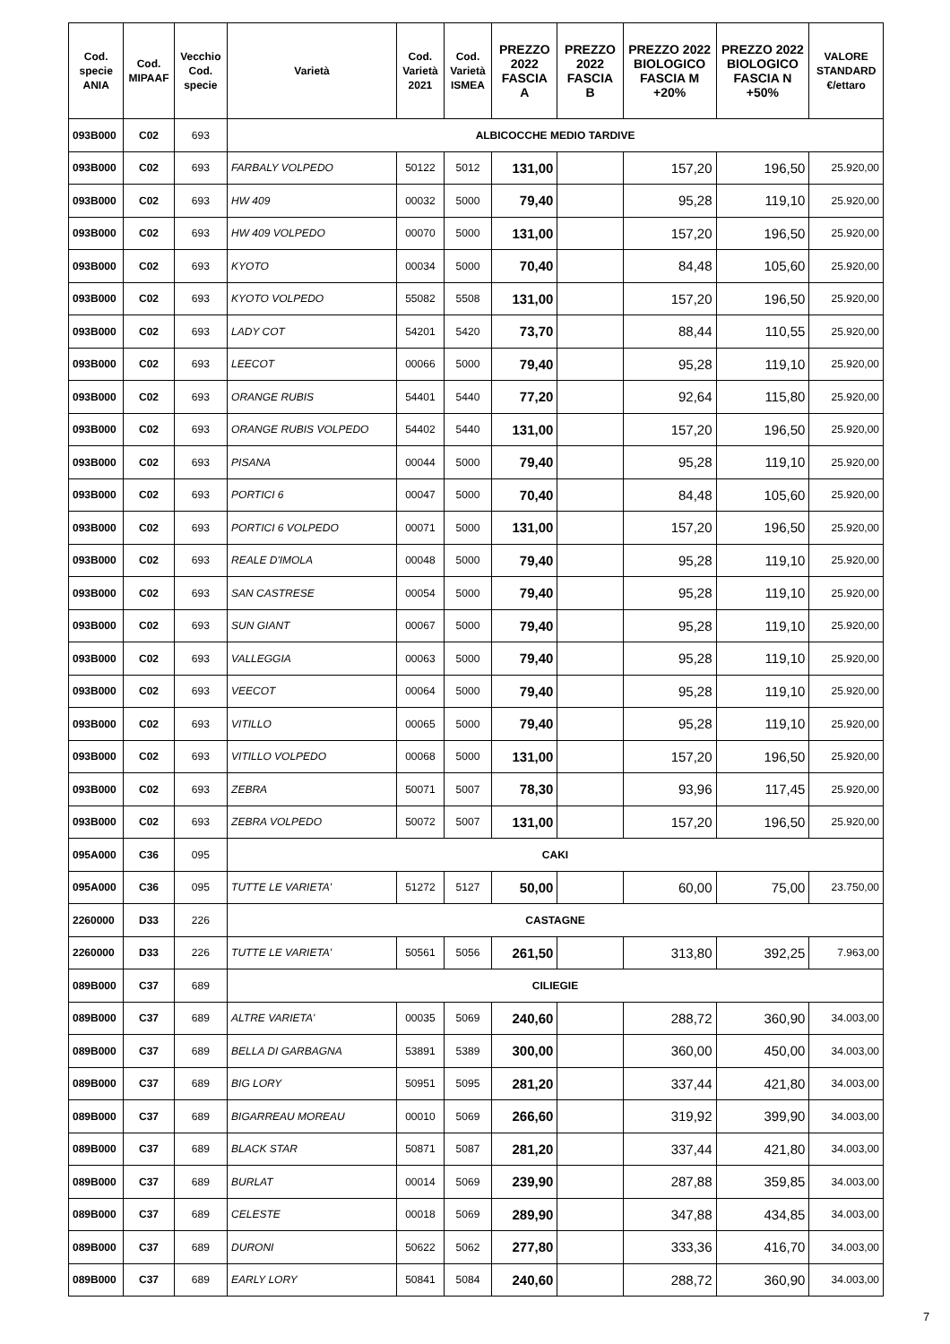| Cod. specie ANIA | Cod. MIPAAF | Vecchio Cod. specie | Varietà | Cod. Varietà 2021 | Cod. Varietà ISMEA | PREZZO 2022 FASCIA A | PREZZO 2022 FASCIA B | PREZZO 2022 BIOLOGICO FASCIA M +20% | PREZZO 2022 BIOLOGICO FASCIA N +50% | VALORE STANDARD €/ettaro |
| --- | --- | --- | --- | --- | --- | --- | --- | --- | --- | --- |
| 093B000 | C02 | 693 | ALBICOCCHE MEDIO TARDIVE | | | | | | | |
| 093B000 | C02 | 693 | FARBALY VOLPEDO | 50122 | 5012 | 131,00 | | 157,20 | 196,50 | 25.920,00 |
| 093B000 | C02 | 693 | HW 409 | 00032 | 5000 | 79,40 | | 95,28 | 119,10 | 25.920,00 |
| 093B000 | C02 | 693 | HW 409 VOLPEDO | 00070 | 5000 | 131,00 | | 157,20 | 196,50 | 25.920,00 |
| 093B000 | C02 | 693 | KYOTO | 00034 | 5000 | 70,40 | | 84,48 | 105,60 | 25.920,00 |
| 093B000 | C02 | 693 | KYOTO VOLPEDO | 55082 | 5508 | 131,00 | | 157,20 | 196,50 | 25.920,00 |
| 093B000 | C02 | 693 | LADY COT | 54201 | 5420 | 73,70 | | 88,44 | 110,55 | 25.920,00 |
| 093B000 | C02 | 693 | LEECOT | 00066 | 5000 | 79,40 | | 95,28 | 119,10 | 25.920,00 |
| 093B000 | C02 | 693 | ORANGE RUBIS | 54401 | 5440 | 77,20 | | 92,64 | 115,80 | 25.920,00 |
| 093B000 | C02 | 693 | ORANGE RUBIS VOLPEDO | 54402 | 5440 | 131,00 | | 157,20 | 196,50 | 25.920,00 |
| 093B000 | C02 | 693 | PISANA | 00044 | 5000 | 79,40 | | 95,28 | 119,10 | 25.920,00 |
| 093B000 | C02 | 693 | PORTICI 6 | 00047 | 5000 | 70,40 | | 84,48 | 105,60 | 25.920,00 |
| 093B000 | C02 | 693 | PORTICI 6 VOLPEDO | 00071 | 5000 | 131,00 | | 157,20 | 196,50 | 25.920,00 |
| 093B000 | C02 | 693 | REALE D'IMOLA | 00048 | 5000 | 79,40 | | 95,28 | 119,10 | 25.920,00 |
| 093B000 | C02 | 693 | SAN CASTRESE | 00054 | 5000 | 79,40 | | 95,28 | 119,10 | 25.920,00 |
| 093B000 | C02 | 693 | SUN GIANT | 00067 | 5000 | 79,40 | | 95,28 | 119,10 | 25.920,00 |
| 093B000 | C02 | 693 | VALLEGGIA | 00063 | 5000 | 79,40 | | 95,28 | 119,10 | 25.920,00 |
| 093B000 | C02 | 693 | VEECOT | 00064 | 5000 | 79,40 | | 95,28 | 119,10 | 25.920,00 |
| 093B000 | C02 | 693 | VITILLO | 00065 | 5000 | 79,40 | | 95,28 | 119,10 | 25.920,00 |
| 093B000 | C02 | 693 | VITILLO VOLPEDO | 00068 | 5000 | 131,00 | | 157,20 | 196,50 | 25.920,00 |
| 093B000 | C02 | 693 | ZEBRA | 50071 | 5007 | 78,30 | | 93,96 | 117,45 | 25.920,00 |
| 093B000 | C02 | 693 | ZEBRA VOLPEDO | 50072 | 5007 | 131,00 | | 157,20 | 196,50 | 25.920,00 |
| 095A000 | C36 | 095 | CAKI | | | | | | | |
| 095A000 | C36 | 095 | TUTTE LE VARIETA' | 51272 | 5127 | 50,00 | | 60,00 | 75,00 | 23.750,00 |
| 2260000 | D33 | 226 | CASTAGNE | | | | | | | |
| 2260000 | D33 | 226 | TUTTE LE VARIETA' | 50561 | 5056 | 261,50 | | 313,80 | 392,25 | 7.963,00 |
| 089B000 | C37 | 689 | CILIEGIE | | | | | | | |
| 089B000 | C37 | 689 | ALTRE VARIETA' | 00035 | 5069 | 240,60 | | 288,72 | 360,90 | 34.003,00 |
| 089B000 | C37 | 689 | BELLA DI GARBAGNA | 53891 | 5389 | 300,00 | | 360,00 | 450,00 | 34.003,00 |
| 089B000 | C37 | 689 | BIG LORY | 50951 | 5095 | 281,20 | | 337,44 | 421,80 | 34.003,00 |
| 089B000 | C37 | 689 | BIGARREAU MOREAU | 00010 | 5069 | 266,60 | | 319,92 | 399,90 | 34.003,00 |
| 089B000 | C37 | 689 | BLACK STAR | 50871 | 5087 | 281,20 | | 337,44 | 421,80 | 34.003,00 |
| 089B000 | C37 | 689 | BURLAT | 00014 | 5069 | 239,90 | | 287,88 | 359,85 | 34.003,00 |
| 089B000 | C37 | 689 | CELESTE | 00018 | 5069 | 289,90 | | 347,88 | 434,85 | 34.003,00 |
| 089B000 | C37 | 689 | DURONI | 50622 | 5062 | 277,80 | | 333,36 | 416,70 | 34.003,00 |
| 089B000 | C37 | 689 | EARLY LORY | 50841 | 5084 | 240,60 | | 288,72 | 360,90 | 34.003,00 |
7